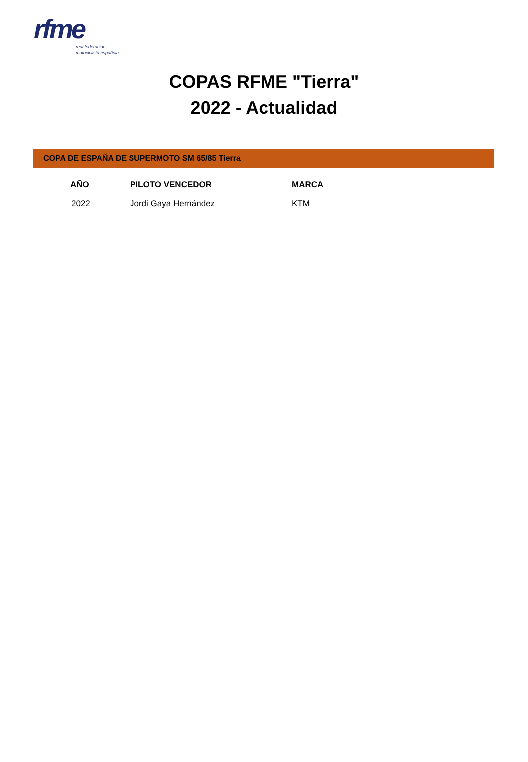rfme
real federación
motociclista española
COPAS RFME "Tierra"
2022 - Actualidad
COPA DE ESPAÑA DE SUPERMOTO SM 65/85 Tierra
| AÑO | PILOTO VENCEDOR | MARCA |
| --- | --- | --- |
| 2022 | Jordi Gaya Hernández | KTM |